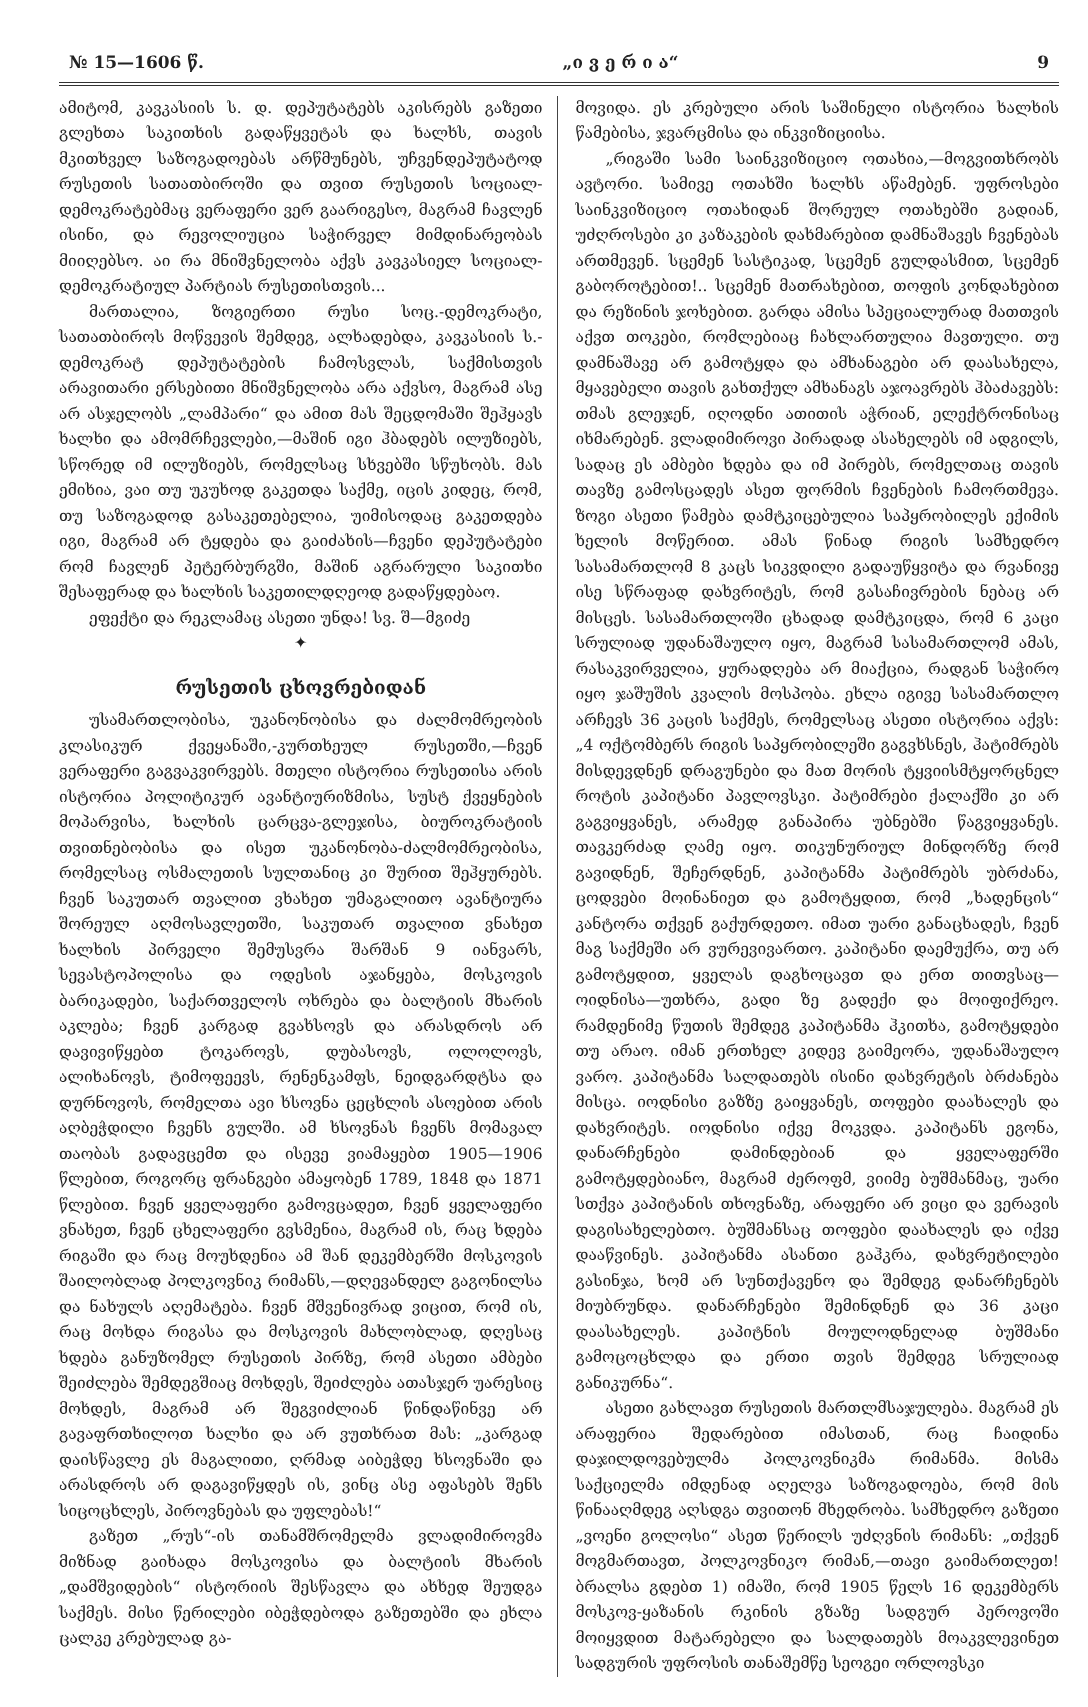№ 15—1606 წ. „ი ვ ე რ ი ა“9
ამიტომ, კავკასიის ს. დ. დეპუტატებს აკისრებს გაზეთი გლეხთა საკითხის გადაწყვეტას და ხალხს, თავის მკითხველ საზოგადოებას არწმუნებს, უჩვენდეპუტატოდ რუსეთის სათათბიროში და თვით რუსეთის სოციალ-დემოკრატებმაც ვერაფერი ვერ გაარიგესო, მაგრამ ჩავლენ ისინი, და რევოლიუცია საჭირველ მიმდინარეობას მიიღებსო. აი რა მნიშვნელობა აქვს კავკასიელ სოციალ-დემოკრატიულ პარტიას რუსეთისთვის...
მართალია, ზოგიერთი რუსი სოც.-დემოკრატი, სათათბიროს მოწვევის შემდეგ, ალხადებდა, კავკასიის ს.-დემოკრატ დეპუტატების ჩამოსვლას, საქმისთვის არავითარი ერსებითი მნიშვნელობა არა აქვსო, მაგრამ ასე არ ასჯელობს „ლამპარი“ და ამით მას შეცდომაში შეჰყავს ხალხი და ამომრჩევლები,—მაშინ იგი ჰბადებს ილუზიებს, სწორედ იმ ილუზიებს, რომელსაც სხვებში სწუხობს. მას ემიხია, ვაი თუ უკუხოდ გაკეთდა საქმე, იცის კიდეც, რომ, თუ საზოგადოდ გასაკეთებელია, უიმისოდაც გაკეთდება იგი, მაგრამ არ ტყდება და გაიძახის—ჩვენი დეპუტატები რომ ჩავლენ პეტერბურგში, მაშინ აგრარული საკითხი შესაფერად და ხალხის საკეთილდღეოდ გადაწყდებაო.
ეფექტი და რეკლამაც ასეთი უნდა! სვ. შ—მგიძე
✦
რუსეთის ცხოვრებიდან
უსამართლობისა, უკანონობისა და ძალმომრეობის კლასიკურ ქვეყანაში,-კურთხეულ რუსეთში,—ჩვენ ვერაფერი გაგვაკვირვებს. მთელი ისტორია რუსეთისა არის ისტორია პოლიტიკურ ავანტიურიზმისა, სუსტ ქვეყნების მოპარვისა, ხალხის ცარცვა-გლეჯისა, ბიუროკრატიის თვითნებობისა და ისეთ უკანონობა-ძალმომრეობისა, რომელსაც ოსმალეთის სულთანიც კი შურით შეჰყურებს. ჩვენ საკუთარ თვალით ვხახეთ უმაგალითო ავანტიურა შორეულ აღმოსავლეთში, საკუთარ თვალით ვნახეთ ხალხის პირველი შემუსვრა შარშან 9 იანვარს, სევასტოპოლისა და ოდესის აჯანყება, მოსკოვის ბარიკადები, საქართველოს ოხრება და ბალტიის მხარის აკლება; ჩვენ კარგად გვახსოვს და არასდროს არ დავივიწყებთ ტოკაროვს, დუბასოვს, ოლოლოვს, ალიხანოვს, ტიმოფეევს, რენენკამფს, ნეიდგარდტსა და დურნოვოს, რომელთა ავი ხსოვნა ცეცხლის ასოებით არის აღბეჭდილი ჩვენს გულში. ამ ხსოვნას ჩვენს მომავალ თაობას გადავცემთ და ისევე ვიამაყებთ 1905—1906 წლებით, როგორც ფრანგები ამაყობენ 1789, 1848 და 1871 წლებით. ჩვენ ყველაფერი გამოვცადეთ, ჩვენ ყველაფერი ვნახეთ, ჩვენ ცხელაფერი გვსმენია, მაგრამ ის, რაც ხდება რიგაში და რაც მოუხდენია ამ შან დეკემბერში მოსკოვის შაილობლად პოლკოვნიკ რიმანს,—დღევანდელ გაგონილსა და ნახულს აღემატება. ჩვენ მშვენივრად ვიცით, რომ ის, რაც მოხდა რიგასა და მოსკოვის მახლობლად, დღესაც ხდება განუზომელ რუსეთის პირზე, რომ ასეთი ამბები შეიძლება შემდეგშიაც მოხდეს, შეიძლება ათასჯერ უარესიც მოხდეს, მაგრამ არ შეგვიძლიან წინდაწინვე არ გავაფრთხილოთ ხალხი და არ ვუთხრათ მას: „კარგად დაისწავლე ეს მაგალითი, ღრმად აიბეჭდე ხსოვნაში და არასდროს არ დაგავიწყდეს ის, ვინც ასე აფასებს შენს სიცოცხლეს, პიროვნებას და უფლებას!“
გაზეთ „რუს“-ის თანამშრომელმა ვლადიმიროვმა მიზნად გაიხადა მოსკოვისა და ბალტიის მხარის „დამშვიდების“ ისტორიის შესწავლა და ახხედ შეუდგა საქმეს. მისი წერილები იბეჭდებოდა გაზეთებში და ეხლა ცალკე კრებულად გა-
მოვიდა. ეს კრებული არის საშინელი ისტორია ხალხის წამებისა, ჯვარცმისა და ინკვიზიციისა.
„რიგაში სამი საინკვიზიციო ოთახია,—მოგვითხრობს ავტორი. სამივე ოთახში ხალხს აწამებენ. უფროსები საინკვიზიციო ოთახიდან შორეულ ოთახებში გადიან, უძღროსები კი კაზაკების დახმარებით დამნაშავეს ჩვენებას ართმევენ. სცემენ სასტიკად, სცემენ გულდასმით, სცემენ გაბოროტებით!.. სცემენ მათრახებით, თოფის კონდახებით და რეზინის ჯოხებით. გარდა ამისა სპეციალურად მათთვის აქვთ თოკები, რომლებიაც ჩახლართულია მავთული. თუ დამნაშავე არ გამოტყდა და ამხანაგები არ დაასახელა, მყავებელი თავის გახთქულ ამხანაგს აჯოავრებს ჰბაძავებს: თმას გლეჯენ, იღოდნი ათითის აჭრიან, ელექტრონისაც იხმარებენ. ვლადიმიროვი პირადად ასახელებს იმ ადგილს, სადაც ეს ამბები ხდება და იმ პირებს, რომელთაც თავის თავზე გამოსცადეს ასეთ ფორმის ჩვენების ჩამორთმევა. ზოგი ასეთი წამება დამტკიცებულია საპყრობილეს ექიმის ხელის მოწერით. ამას წინად რიგის სამხედრო სასამართლომ 8 კაცს სიკვდილი გადაუწყვიტა და რვანივე ისე სწრაფად დახვრიტეს, რომ გასაჩივრების ნებაც არ მისცეს. სასამართლოში ცხადად დამტკიცდა, რომ 6 კაცი სრულიად უდანაშაულო იყო, მაგრამ სასამართლომ ამას, რასაკვირველია, ყურადღება არ მიაქცია, რადგან საჭირო იყო ჯაშუშის კვალის მოსპობა. ეხლა იგივე სასამართლო არჩევს 36 კაცის საქმეს, რომელსაც ასეთი ისტორია აქვს: „4 ოქტომბერს რიგის საპყრობილეში გაგვხსნეს, ჰატიმრებს მისდევდნენ დრაგუნები და მათ მორის ტყვიისმტყორცნელ როტის კაპიტანი პავლოვსკი. პატიმრები ქალაქში კი არ გაგვიყვანეს, არამედ განაპირა უბნებში წაგვიყვანეს. თავკერძად ღამე იყო. თიკუნურიულ მინდორზე რომ გავიდნენ, შეჩერდნენ, კაპიტანმა პატიმრებს უბრძანა, ცოდვები მოინანიეთ და გამოტყდით, რომ „ხადენცის“ კანტორა თქვენ გაქურდეთო. იმათ უარი განაცხადეს, ჩვენ მაგ საქმეში არ ვურევივართო. კაპიტანი დაემუქრა, თუ არ გამოტყდით, ყველას დაგხოცავთ და ერთ თითვსაც—ოიდნისა—უთხრა, გადი ზე გადექი და მოიფიქრეო. რამდენიმე წუთის შემდეგ კაპიტანმა ჰკითხა, გამოტყდები თუ არაო. იმან ერთხელ კიდევ გაიმეორა, უდანაშაულო ვარო. კაპიტანმა სალდათებს ისინი დახვრეტის ბრძანება მისცა. იოდნისი გაზზე გაიყვანეს, თოფები დაახალეს და დახვრიტეს. იოდნისი იქვე მოკვდა. კაპიტანს ეგონა, დანარჩენები დამინდებიან და ყველაფერში გამოტყდებიანო, მაგრამ ძეროფმ, ვიიმე ბუშმანმაც, უარი სთქვა კაპიტანის თხოვნაზე, არაფერი არ ვიცი და ვერავის დაგისახელებთო. ბუშმანსაც თოფები დაახალეს და იქვე დააწვინეს. კაპიტანმა ასანთი გაჰკრა, დახვრეტილები გასინჯა, ხომ არ სუნთქავენო და შემდეგ დანარჩენებს მიუბრუნდა. დანარჩენები შემინდნენ და 36 კაცი დაასახელეს. კაპიტნის მოულოდნელად ბუშმანი გამოცოცხლდა და ერთი თვის შემდეგ სრულიად განიკურნა“.
ასეთი გახლავთ რუსეთის მართლმსაჯულება. მაგრამ ეს არაფერია შედარებით იმასთან, რაც ჩაიდინა დაჯილდოვებულმა პოლკოვნიკმა რიმანმა. მისმა საქციელმა იმდენად აღელვა საზოგადოება, რომ მის წინააღმდეგ აღსდგა თვითონ მხედრობა. სამხედრო გაზეთი „ვოენი გოლოსი“ ასეთ წერილს უძღვნის რიმანს: „თქვენ მოგმართავთ, პოლკოვნიკო რიმან,—თავი გაიმართლეთ! ბრალსა გდებთ 1) იმაში, რომ 1905 წელს 16 დეკემბერს მოსკოვ-ყაზანის რკინის გზაზე სადგურ პეროვოში მოიყვდით მატარებელი და სალდათებს მოაკვლევინეთ სადგურის უფროსის თანაშემწე სეოგეი ორლოვსკი